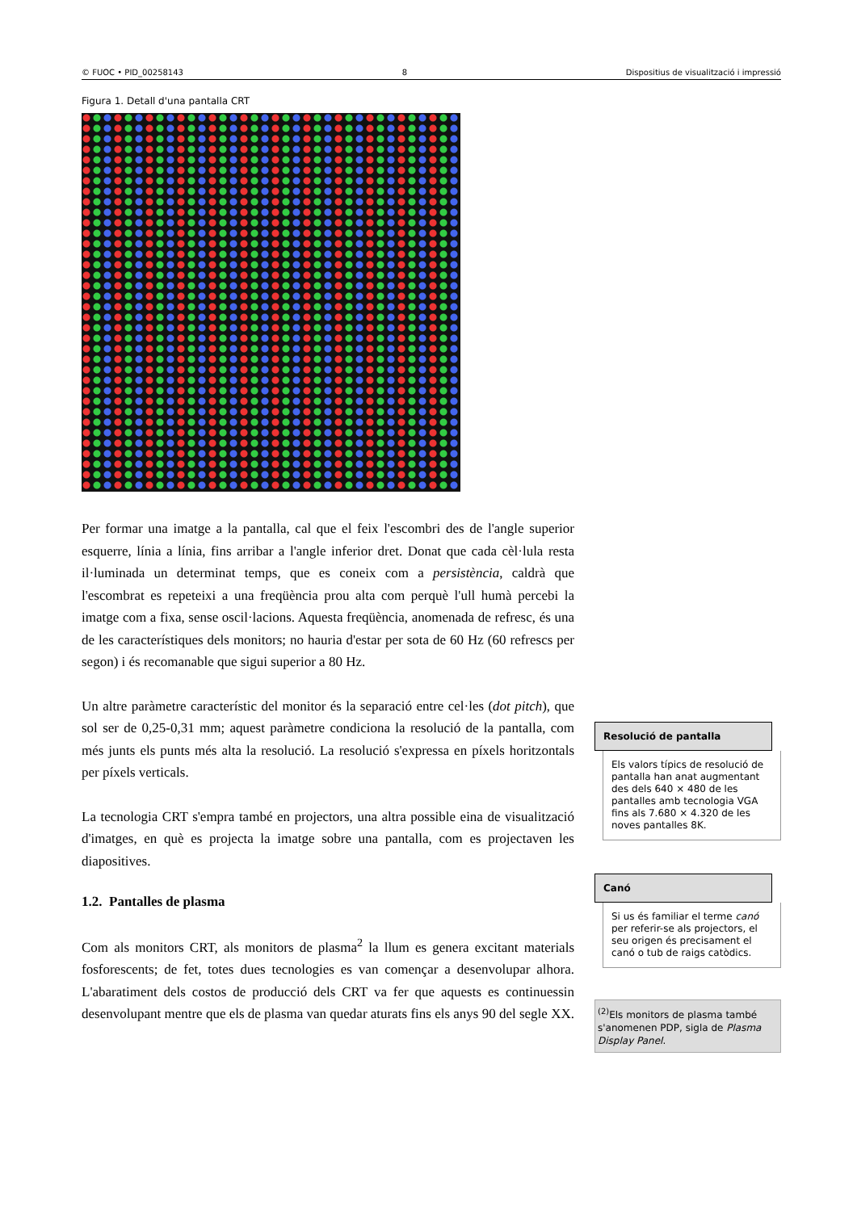© FUOC • PID_00258143 8 Dispositius de visualització i impressió
Figura 1. Detall d'una pantalla CRT
Per formar una imatge a la pantalla, cal que el feix l'escombri des de l'angle superior esquerre, línia a línia, fins arribar a l'angle inferior dret. Donat que cada cèl·lula resta il·luminada un determinat temps, que es coneix com a persistència, caldrà que l'escombrat es repeteixi a una freqüència prou alta com perquè l'ull humà percebi la imatge com a fixa, sense oscil·lacions. Aquesta freqüència, anomenada de refresc, és una de les característiques dels monitors; no hauria d'estar per sota de 60 Hz (60 refrescs per segon) i és recomanable que sigui superior a 80 Hz.
Un altre paràmetre característic del monitor és la separació entre cel·les (dot pitch), que sol ser de 0,25-0,31 mm; aquest paràmetre condiciona la resolució de la pantalla, com més junts els punts més alta la resolució. La resolució s'expressa en píxels horitzontals per píxels verticals.
La tecnologia CRT s'empra també en projectors, una altra possible eina de visualització d'imatges, en què es projecta la imatge sobre una pantalla, com es projectaven les diapositives.
1.2. Pantalles de plasma
Com als monitors CRT, als monitors de plasma<sup>2</sup> la llum es genera excitant materials fosforescents; de fet, totes dues tecnologies es van començar a desenvolupar alhora. L'abaratiment dels costos de producció dels CRT va fer que aquests es continuessin desenvolupant mentre que els de plasma van quedar aturats fins els anys 90 del segle XX.
Resolució de pantalla
Els valors típics de resolució de pantalla han anat augmentant des dels 640 × 480 de les pantalles amb tecnologia VGA fins als 7.680 × 4.320 de les noves pantalles 8K.
Canó
Si us és familiar el terme canó per referir-se als projectors, el seu origen és precisament el canó o tub de raigs catòdics.
<sup>(2)</sup> Els monitors de plasma també s'anomenen PDP, sigla de Plasma Display Panel.